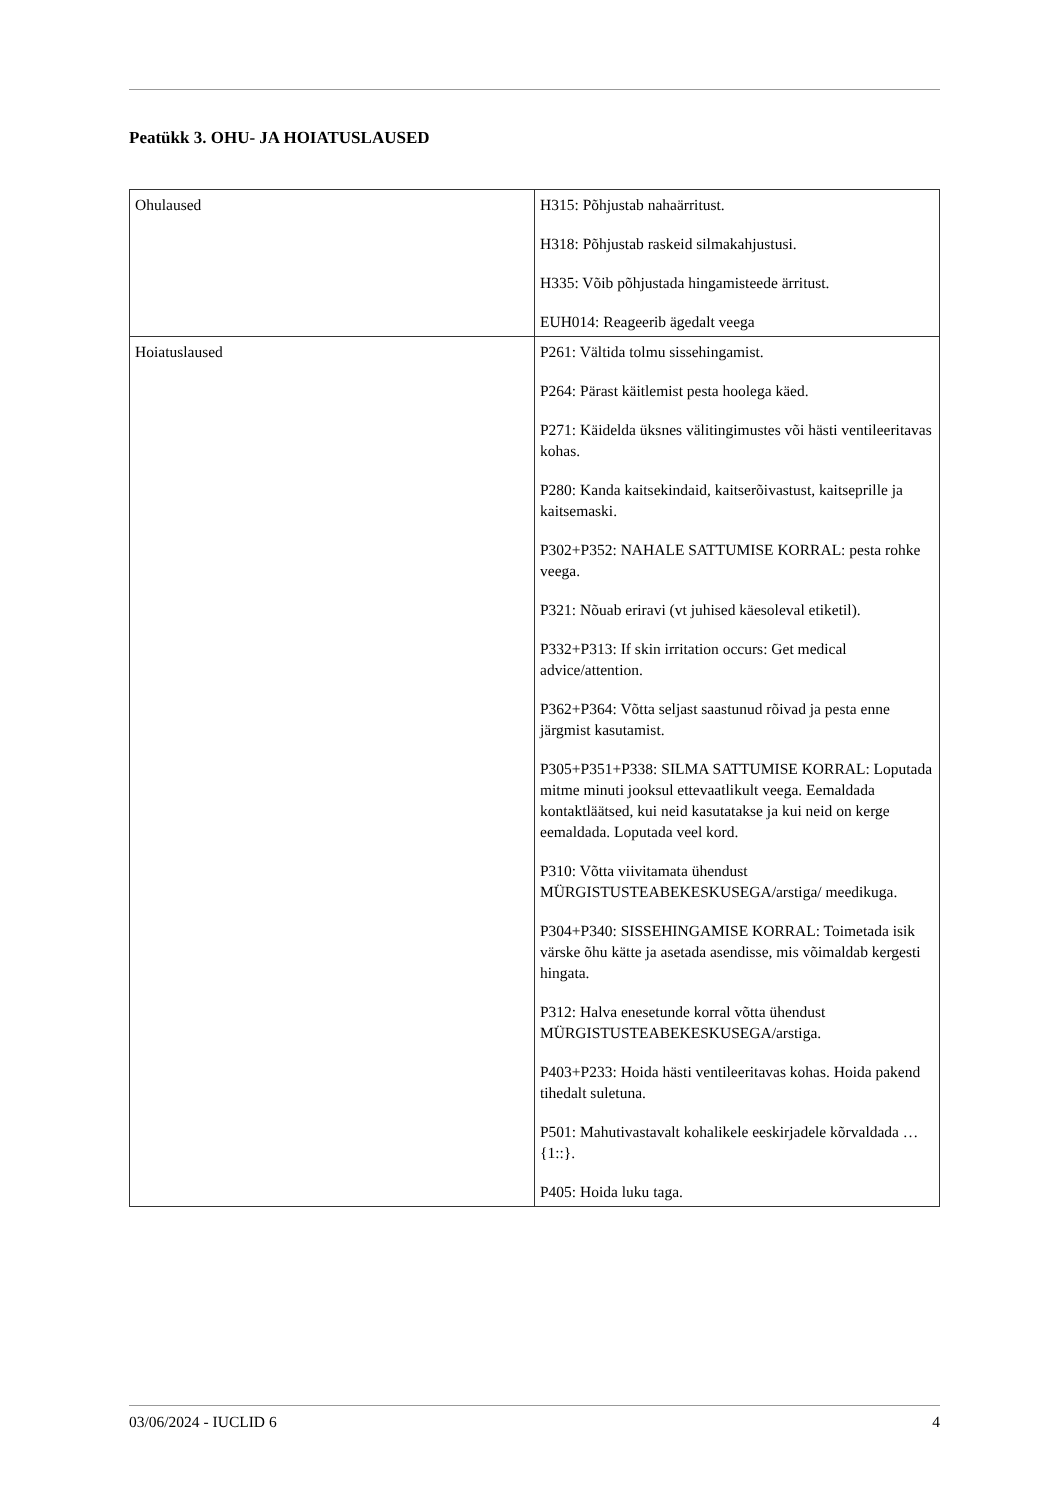Peatükk 3. OHU- JA HOIATUSLAUSED
| Ohulaused | H315: Põhjustab nahaärritust. H318: Põhjustab raskeid silmakahjustusi. H335: Võib põhjustada hingamisteede ärritust. EUH014: Reageerib ägedalt veega |
| Hoiatuslaused | P261: Vältida tolmu sissehingamist. P264: Pärast käitlemist pesta hoolega käed. P271: Käidelda üksnes välitingimustes või hästi ventileeritavas kohas. P280: Kanda kaitsekindaid, kaitserõivastust, kaitseprille ja kaitsemaski. P302+P352: NAHALE SATTUMISE KORRAL: pesta rohke veega. P321: Nõuab eriravi (vt juhised käesoleval etiketil). P332+P313: If skin irritation occurs: Get medical advice/attention. P362+P364: Võtta seljast saastunud rõivad ja pesta enne järgmist kasutamist. P305+P351+P338: SILMA SATTUMISE KORRAL: Loputada mitme minuti jooksul ettevaatlikult veega. Eemaldada kontaktläätsed, kui neid kasutatakse ja kui neid on kerge eemaldada. Loputada veel kord. P310: Võtta viivitamata ühendust MÜRGISTUSTEABEKESKUSEGA/arstiga/ meedikuga. P304+P340: SISSEHINGAMISE KORRAL: Toimetada isik värske õhu kätte ja asetada asendisse, mis võimaldab kergesti hingata. P312: Halva enesetunde korral võtta ühendust MÜRGISTUSTEABEKESKUSEGA/arstiga. P403+P233: Hoida hästi ventileeritavas kohas. Hoida pakend tihedalt suletuna. P501: Mahutivastavalt kohalikele eeskirjadele kõrvaldada …{1::}. P405: Hoida luku taga. |
03/06/2024 - IUCLID 6 4